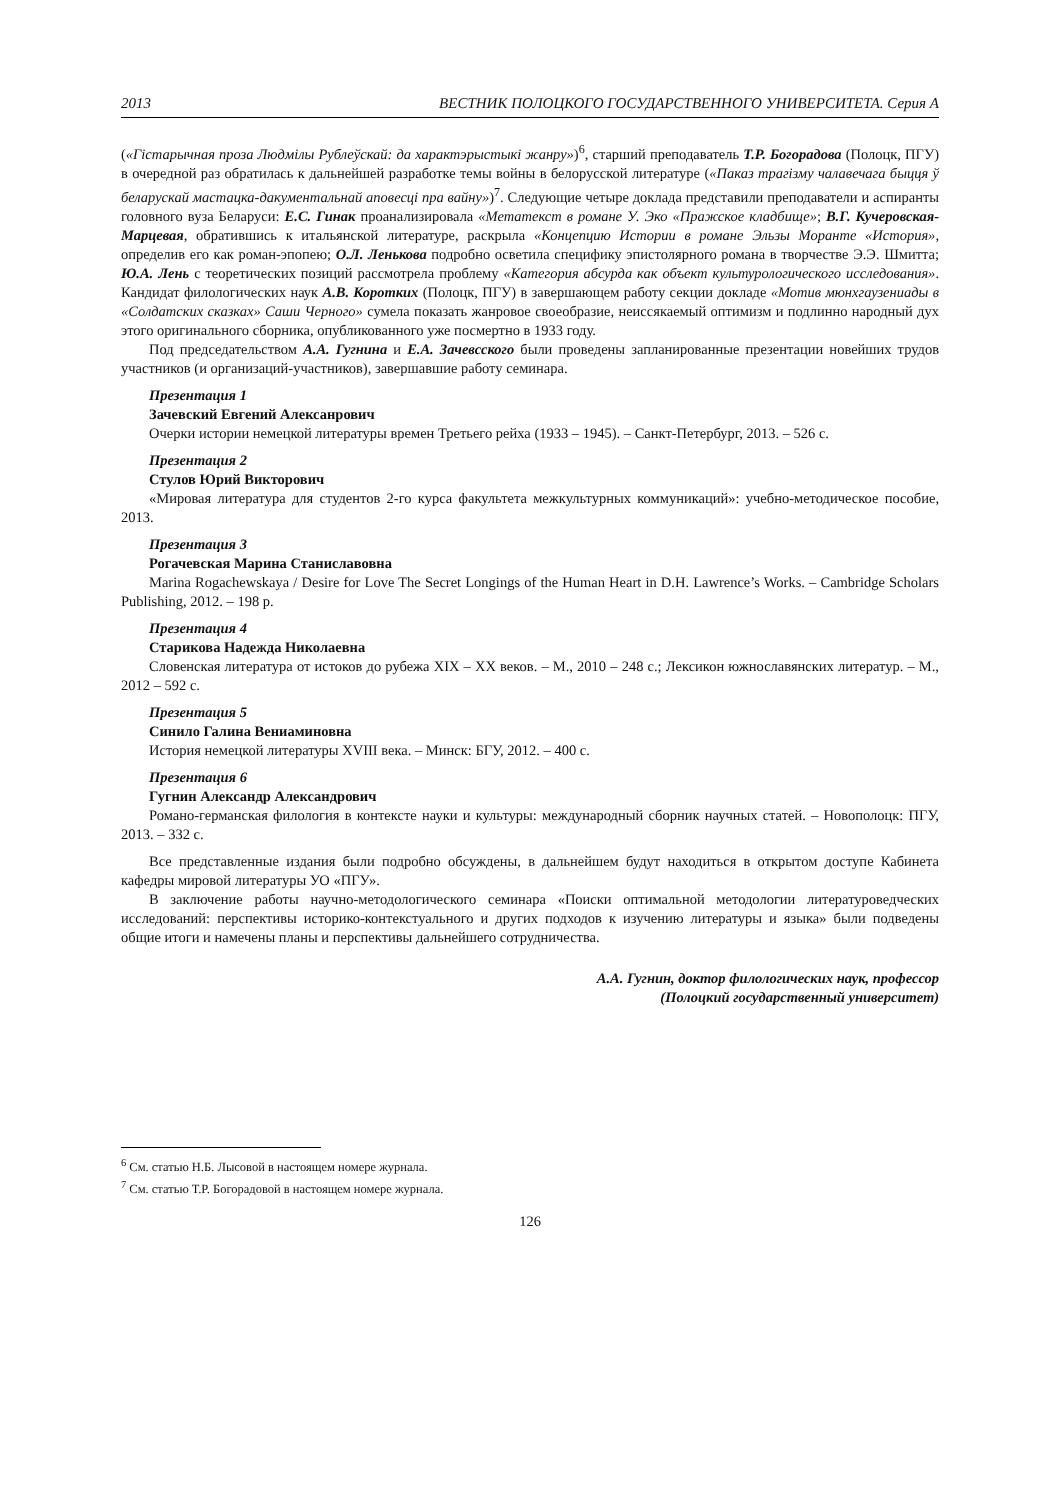2013 ВЕСТНИК ПОЛОЦКОГО ГОСУДАРСТВЕННОГО УНИВЕРСИТЕТА. Серия А
(«Гістарычная проза Людмілы Рублеўскай: да характэрыстыкі жанру»)<sup>6</sup>, старший преподаватель Т.Р. Богорадова (Полоцк, ПГУ) в очередной раз обратилась к дальнейшей разработке темы войны в белорусской литературе («Паказ трагізму чалавечага быцця ў беларускай мастацка-дакументальнай аповесці пра вайну»)<sup>7</sup>. Следующие четыре доклада представили преподаватели и аспиранты головного вуза Беларуси: Е.С. Гинак проанализировала «Метатекст в романе У. Эко «Пражское кладбище»; В.Г. Кучеровская-Марцевая, обратившись к итальянской литературе, раскрыла «Концепцию Истории в романе Эльзы Моранте «История», определив его как роман-эпопею; О.Л. Ленькова подробно осветила специфику эпистолярного романа в творчестве Э.Э. Шмитта; Ю.А. Лень с теоретических позиций рассмотрела проблему «Категория абсурда как объект культурологического исследования». Кандидат филологических наук А.В. Коротких (Полоцк, ПГУ) в завершающем работу секции докладе «Мотив мюнхгаузениады в «Солдатских сказках» Саши Черного» сумела показать жанровое своеобразие, неиссякаемый оптимизм и подлинно народный дух этого оригинального сборника, опубликованного уже посмертно в 1933 году.
Под председательством А.А. Гугнина и Е.А. Зачевсского были проведены запланированные презентации новейших трудов участников (и организаций-участников), завершавшие работу семинара.
Презентация 1
Зачевский Евгений Алексанрович
Очерки истории немецкой литературы времен Третьего рейха (1933 – 1945). – Санкт-Петербург, 2013. – 526 с.
Презентация 2
Стулов Юрий Викторович
«Мировая литература для студентов 2-го курса факультета межкультурных коммуникаций»: учебно-методическое пособие, 2013.
Презентация 3
Рогачевская Марина Станиславовна
Marina Rogachewskaya / Desire for Love The Secret Longings of the Human Heart in D.H. Lawrence’s Works. – Cambridge Scholars Publishing, 2012. – 198 p.
Презентация 4
Старикова Надежда Николаевна
Словенская литература от истоков до рубежа XIX – XX веков. – М., 2010 – 248 с.; Лексикон южнославянских литератур. – М., 2012 – 592 с.
Презентация 5
Синило Галина Вениаминовна
История немецкой литературы XVIII века. – Минск: БГУ, 2012. – 400 с.
Презентация 6
Гугнин Александр Александрович
Романо-германская филология в контексте науки и культуры: международный сборник научных статей. – Новополоцк: ПГУ, 2013. – 332 с.
Все представленные издания были подробно обсуждены, в дальнейшем будут находиться в открытом доступе Кабинета кафедры мировой литературы УО «ПГУ».
В заключение работы научно-методологического семинара «Поиски оптимальной методологии литературоведческих исследований: перспективы историко-контекстуального и других подходов к изучению литературы и языка» были подведены общие итоги и намечены планы и перспективы дальнейшего сотрудничества.
А.А. Гугнин, доктор филологических наук, профессор
(Полоцкий государственный университет)
<sup>6</sup> См. статью Н.Б. Лысовой в настоящем номере журнала.
<sup>7</sup> См. статью Т.Р. Богорадовой в настоящем номере журнала.
126